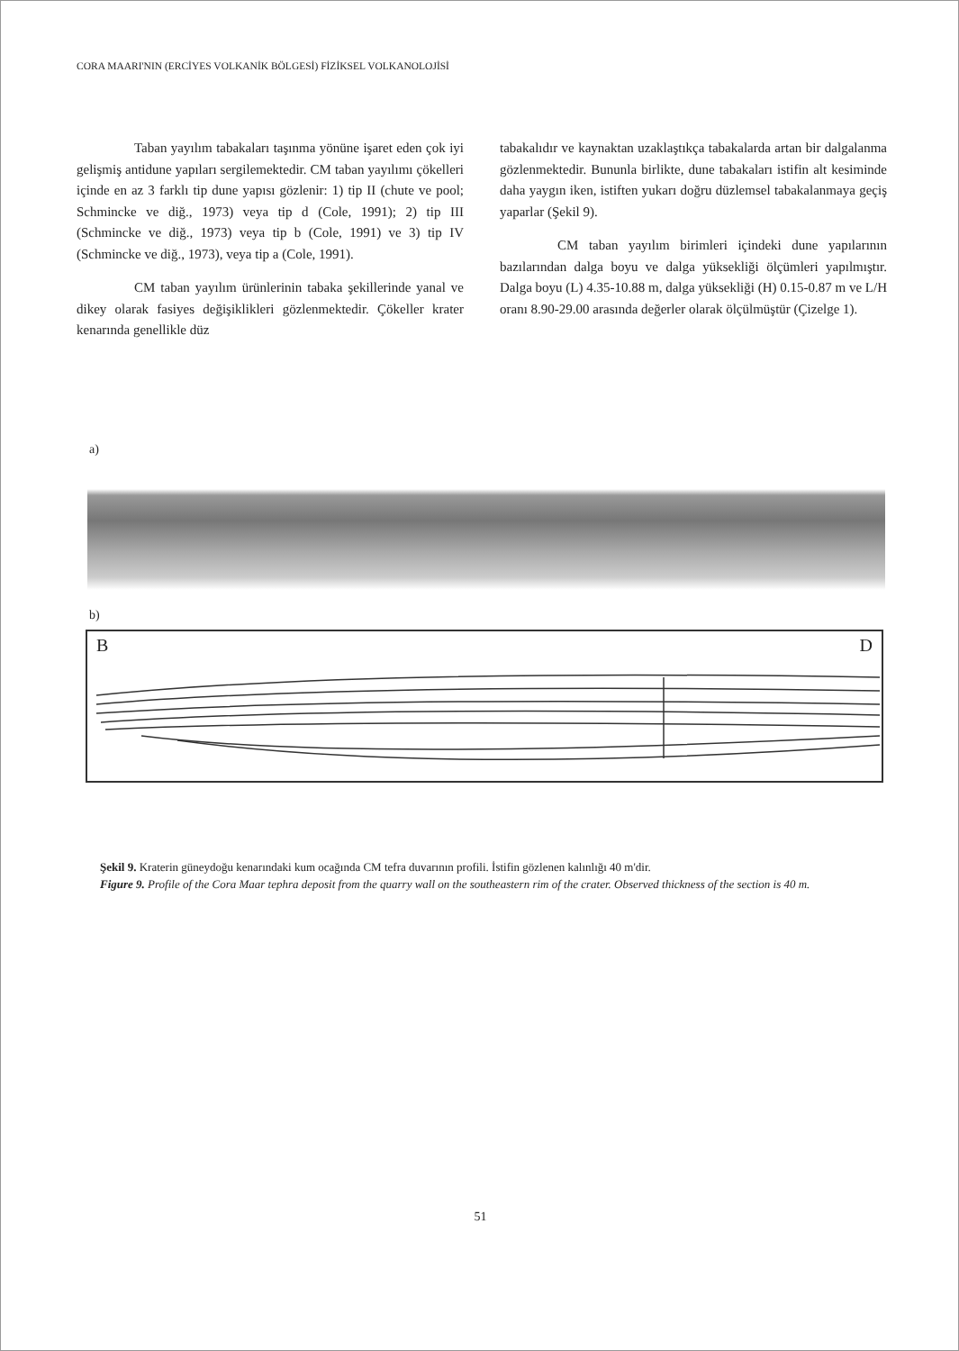CORA MAARI'NIN (ERCİYES VOLKANİK BÖLGESİ) FİZİKSEL VOLKANOLOJİSİ
Taban yayılım tabakaları taşınma yönüne işaret eden çok iyi gelişmiş antidune yapıları sergilemektedir. CM taban yayılımı çökelleri içinde en az 3 farklı tip dune yapısı gözlenir: 1) tip II (chute ve pool; Schmincke ve diğ., 1973) veya tip d (Cole, 1991); 2) tip III (Schmincke ve diğ., 1973) veya tip b (Cole, 1991) ve 3) tip IV (Schmincke ve diğ., 1973), veya tip a (Cole, 1991).
CM taban yayılım ürünlerinin tabaka şekillerinde yanal ve dikey olarak fasiyes değişiklikleri gözlenmektedir. Çökeller krater kenarında genellikle düz
tabakalıdır ve kaynaktan uzaklaştıkça tabakalarda artan bir dalgalanma gözlenmektedir. Bununla birlikte, dune tabakaları istifin alt kesiminde daha yaygın iken, istiften yukarı doğru düzlemsel tabakalanmaya geçiş yaparlar (Şekil 9).
CM taban yayılım birimleri içindeki dune yapılarının bazılarından dalga boyu ve dalga yüksekliği ölçümleri yapılmıştır. Dalga boyu (L) 4.35-10.88 m, dalga yüksekliği (H) 0.15-0.87 m ve L/H oranı 8.90-29.00 arasında değerler olarak ölçülmüştür (Çizelge 1).
a)
b)
B D
Şekil 9. Kraterin güneydoğu kenarındaki kum ocağında CM tefra duvarının profili. İstifin gözlenen kalınlığı 40 m'dir.
Figure 9. Profile of the Cora Maar tephra deposit from the quarry wall on the southeastern rim of the crater. Observed thickness of the section is 40 m.
51